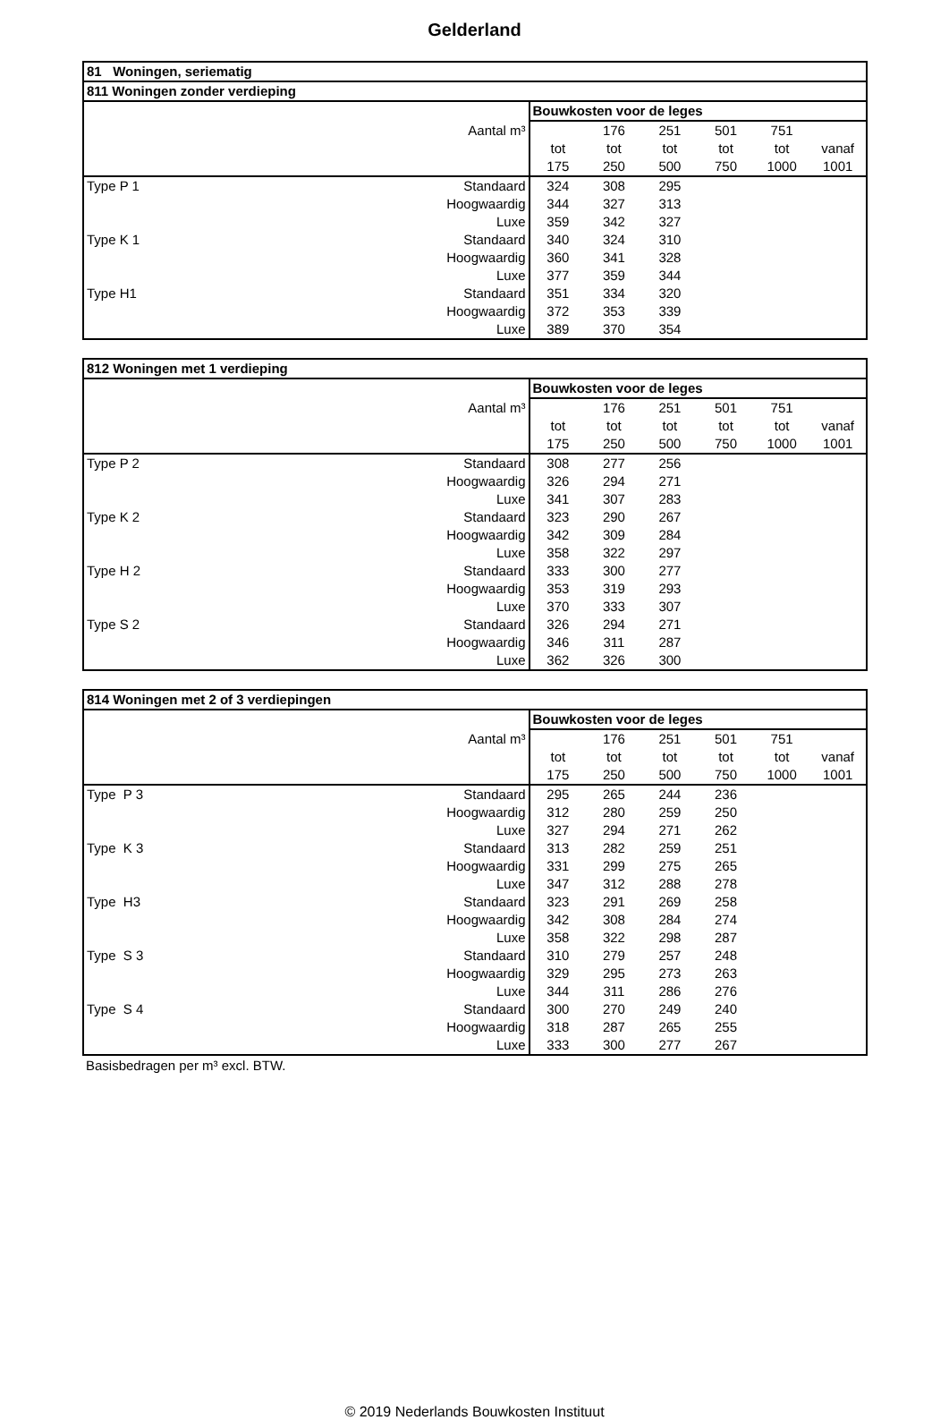Gelderland
| 81 Woningen, seriematig | | | | | | | |
| --- | --- | --- | --- | --- | --- | --- | --- |
| 811 Woningen zonder verdieping | | | | | | | |
| | | Bouwkosten voor de leges | | | | | |
| Aantal m³ | | | 176 | 251 | 501 | 751 | |
| | | tot | tot | tot | tot | tot | vanaf |
| | | 175 | 250 | 500 | 750 | 1000 | 1001 |
| Type P 1 | Standaard | 324 | 308 | 295 | | | |
| | Hoogwaardig | 344 | 327 | 313 | | | |
| | Luxe | 359 | 342 | 327 | | | |
| Type K 1 | Standaard | 340 | 324 | 310 | | | |
| | Hoogwaardig | 360 | 341 | 328 | | | |
| | Luxe | 377 | 359 | 344 | | | |
| Type H1 | Standaard | 351 | 334 | 320 | | | |
| | Hoogwaardig | 372 | 353 | 339 | | | |
| | Luxe | 389 | 370 | 354 | | | |
| 812 Woningen met 1 verdieping | | | | | | | |
| --- | --- | --- | --- | --- | --- | --- | --- |
| | | Bouwkosten voor de leges | | | | | |
| Aantal m³ | | | 176 | 251 | 501 | 751 | |
| | | tot | tot | tot | tot | tot | vanaf |
| | | 175 | 250 | 500 | 750 | 1000 | 1001 |
| Type P 2 | Standaard | 308 | 277 | 256 | | | |
| | Hoogwaardig | 326 | 294 | 271 | | | |
| | Luxe | 341 | 307 | 283 | | | |
| Type K 2 | Standaard | 323 | 290 | 267 | | | |
| | Hoogwaardig | 342 | 309 | 284 | | | |
| | Luxe | 358 | 322 | 297 | | | |
| Type H 2 | Standaard | 333 | 300 | 277 | | | |
| | Hoogwaardig | 353 | 319 | 293 | | | |
| | Luxe | 370 | 333 | 307 | | | |
| Type S 2 | Standaard | 326 | 294 | 271 | | | |
| | Hoogwaardig | 346 | 311 | 287 | | | |
| | Luxe | 362 | 326 | 300 | | | |
| 814 Woningen met 2 of 3 verdiepingen | | | | | | | |
| --- | --- | --- | --- | --- | --- | --- | --- |
| | | Bouwkosten voor de leges | | | | | |
| Aantal m³ | | | 176 | 251 | 501 | 751 | |
| | | tot | tot | tot | tot | tot | vanaf |
| | | 175 | 250 | 500 | 750 | 1000 | 1001 |
| Type P 3 | Standaard | 295 | 265 | 244 | 236 | | |
| | Hoogwaardig | 312 | 280 | 259 | 250 | | |
| | Luxe | 327 | 294 | 271 | 262 | | |
| Type K 3 | Standaard | 313 | 282 | 259 | 251 | | |
| | Hoogwaardig | 331 | 299 | 275 | 265 | | |
| | Luxe | 347 | 312 | 288 | 278 | | |
| Type H3 | Standaard | 323 | 291 | 269 | 258 | | |
| | Hoogwaardig | 342 | 308 | 284 | 274 | | |
| | Luxe | 358 | 322 | 298 | 287 | | |
| Type S 3 | Standaard | 310 | 279 | 257 | 248 | | |
| | Hoogwaardig | 329 | 295 | 273 | 263 | | |
| | Luxe | 344 | 311 | 286 | 276 | | |
| Type S 4 | Standaard | 300 | 270 | 249 | 240 | | |
| | Hoogwaardig | 318 | 287 | 265 | 255 | | |
| | Luxe | 333 | 300 | 277 | 267 | | |
Basisbedragen per m³ excl. BTW.
© 2019 Nederlands Bouwkosten Instituut